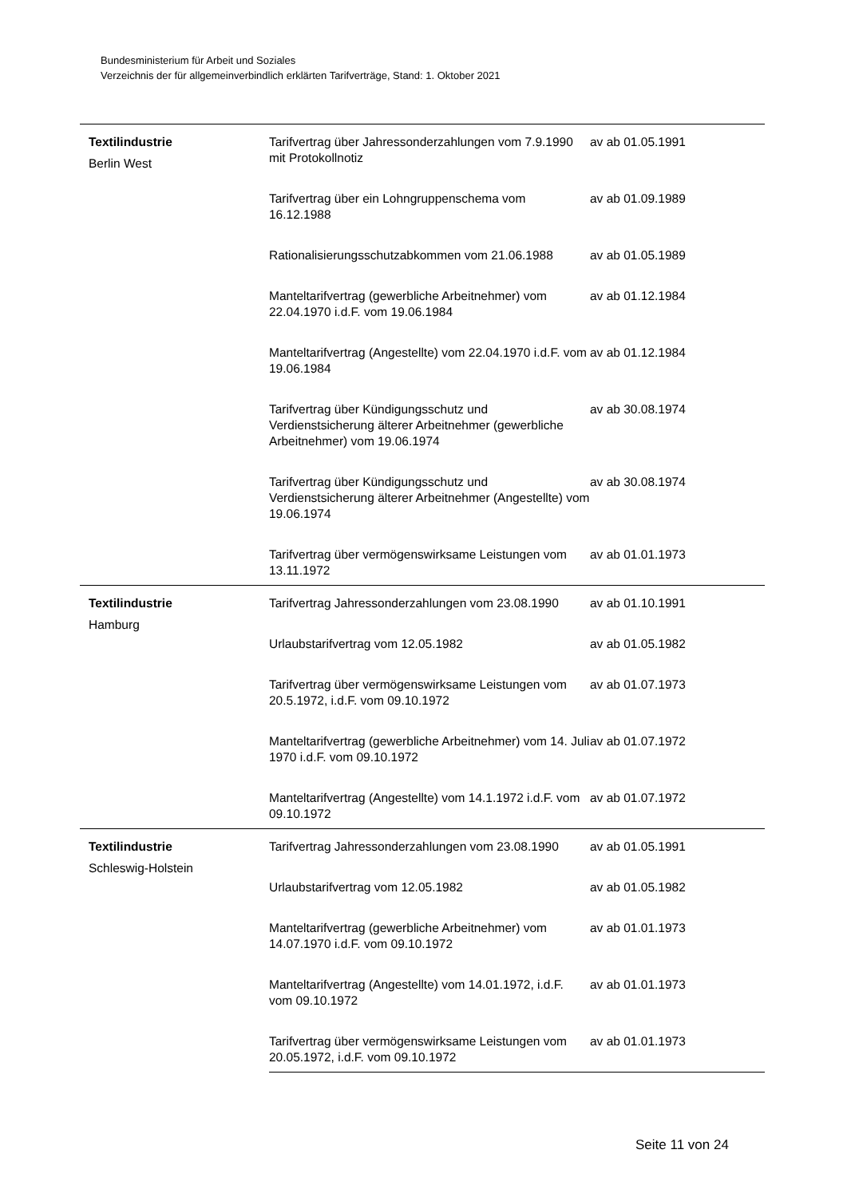Bundesministerium für Arbeit und Soziales
Verzeichnis der für allgemeinverbindlich erklärten Tarifverträge, Stand: 1. Oktober 2021
| Textilindustrie Berlin West | Tarifvertrag über Jahressonderzahlungen vom 7.9.1990 mit Protokollnotiz | av ab 01.05.1991 |
| | Tarifvertrag über ein Lohngruppenschema vom 16.12.1988 | av ab 01.09.1989 |
| | Rationalisierungsschutzabkommen vom 21.06.1988 | av ab 01.05.1989 |
| | Manteltarifvertrag (gewerbliche Arbeitnehmer) vom 22.04.1970 i.d.F. vom 19.06.1984 | av ab 01.12.1984 |
| | Manteltarifvertrag (Angestellte) vom 22.04.1970 i.d.F. vom 19.06.1984 | av ab 01.12.1984 |
| | Tarifvertrag über Kündigungsschutz und Verdienstsicherung älterer Arbeitnehmer (gewerbliche Arbeitnehmer) vom 19.06.1974 | av ab 30.08.1974 |
| | Tarifvertrag über Kündigungsschutz und Verdienstsicherung älterer Arbeitnehmer (Angestellte) vom 19.06.1974 | av ab 30.08.1974 |
| | Tarifvertrag über vermögenswirksame Leistungen vom 13.11.1972 | av ab 01.01.1973 |
| Textilindustrie Hamburg | Tarifvertrag Jahressonderzahlungen vom 23.08.1990 | av ab 01.10.1991 |
| | Urlaubstarifvertrag vom 12.05.1982 | av ab 01.05.1982 |
| | Tarifvertrag über vermögenswirksame Leistungen vom 20.5.1972, i.d.F. vom 09.10.1972 | av ab 01.07.1973 |
| | Manteltarifvertrag (gewerbliche Arbeitnehmer) vom 14. Juli 1970 i.d.F. vom 09.10.1972 | av ab 01.07.1972 |
| | Manteltarifvertrag (Angestellte) vom 14.1.1972 i.d.F. vom 09.10.1972 | av ab 01.07.1972 |
| Textilindustrie Schleswig-Holstein | Tarifvertrag Jahressonderzahlungen vom 23.08.1990 | av ab 01.05.1991 |
| | Urlaubstarifvertrag vom 12.05.1982 | av ab 01.05.1982 |
| | Manteltarifvertrag (gewerbliche Arbeitnehmer) vom 14.07.1970 i.d.F. vom 09.10.1972 | av ab 01.01.1973 |
| | Manteltarifvertrag (Angestellte) vom 14.01.1972, i.d.F. vom 09.10.1972 | av ab 01.01.1973 |
| | Tarifvertrag über vermögenswirksame Leistungen vom 20.05.1972, i.d.F. vom 09.10.1972 | av ab 01.01.1973 |
Seite 11 von 24